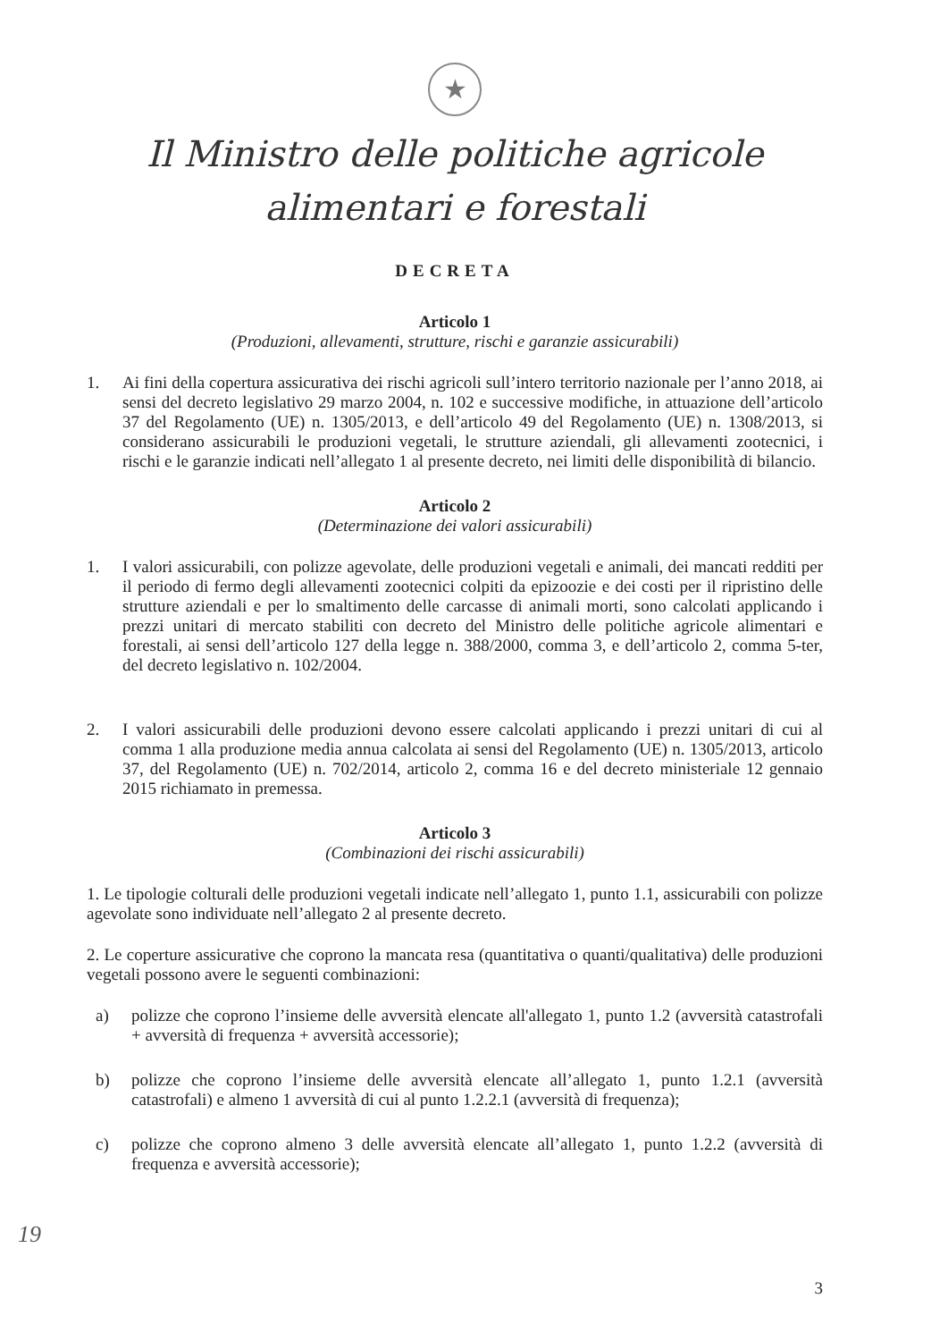★
Il Ministro delle politiche agricole
alimentari e forestali
DECRETA
Articolo 1
(Produzioni, allevamenti, strutture, rischi e garanzie assicurabili)
1. Ai fini della copertura assicurativa dei rischi agricoli sull’intero territorio nazionale per l’anno 2018, ai sensi del decreto legislativo 29 marzo 2004, n. 102 e successive modifiche, in attuazione dell’articolo 37 del Regolamento (UE) n. 1305/2013, e dell’articolo 49 del Regolamento (UE) n. 1308/2013, si considerano assicurabili le produzioni vegetali, le strutture aziendali, gli allevamenti zootecnici, i rischi e le garanzie indicati nell’allegato 1 al presente decreto, nei limiti delle disponibilità di bilancio.
Articolo 2
(Determinazione dei valori assicurabili)
1. I valori assicurabili, con polizze agevolate, delle produzioni vegetali e animali, dei mancati redditi per il periodo di fermo degli allevamenti zootecnici colpiti da epizoozie e dei costi per il ripristino delle strutture aziendali e per lo smaltimento delle carcasse di animali morti, sono calcolati applicando i prezzi unitari di mercato stabiliti con decreto del Ministro delle politiche agricole alimentari e forestali, ai sensi dell’articolo 127 della legge n. 388/2000, comma 3, e dell’articolo 2, comma 5-ter, del decreto legislativo n. 102/2004.
2. I valori assicurabili delle produzioni devono essere calcolati applicando i prezzi unitari di cui al comma 1 alla produzione media annua calcolata ai sensi del Regolamento (UE) n. 1305/2013, articolo 37, del Regolamento (UE) n. 702/2014, articolo 2, comma 16 e del decreto ministeriale 12 gennaio 2015 richiamato in premessa.
Articolo 3
(Combinazioni dei rischi assicurabili)
1. Le tipologie colturali delle produzioni vegetali indicate nell’allegato 1, punto 1.1, assicurabili con polizze agevolate sono individuate nell’allegato 2 al presente decreto.
2. Le coperture assicurative che coprono la mancata resa (quantitativa o quanti/qualitativa) delle produzioni vegetali possono avere le seguenti combinazioni:
a) polizze che coprono l’insieme delle avversità elencate all'allegato 1, punto 1.2 (avversità catastrofali + avversità di frequenza + avversità accessorie);
b) polizze che coprono l’insieme delle avversità elencate all’allegato 1, punto 1.2.1 (avversità catastrofali) e almeno 1 avversità di cui al punto 1.2.2.1 (avversità di frequenza);
c) polizze che coprono almeno 3 delle avversità elencate all’allegato 1, punto 1.2.2 (avversità di frequenza e avversità accessorie);
19
3